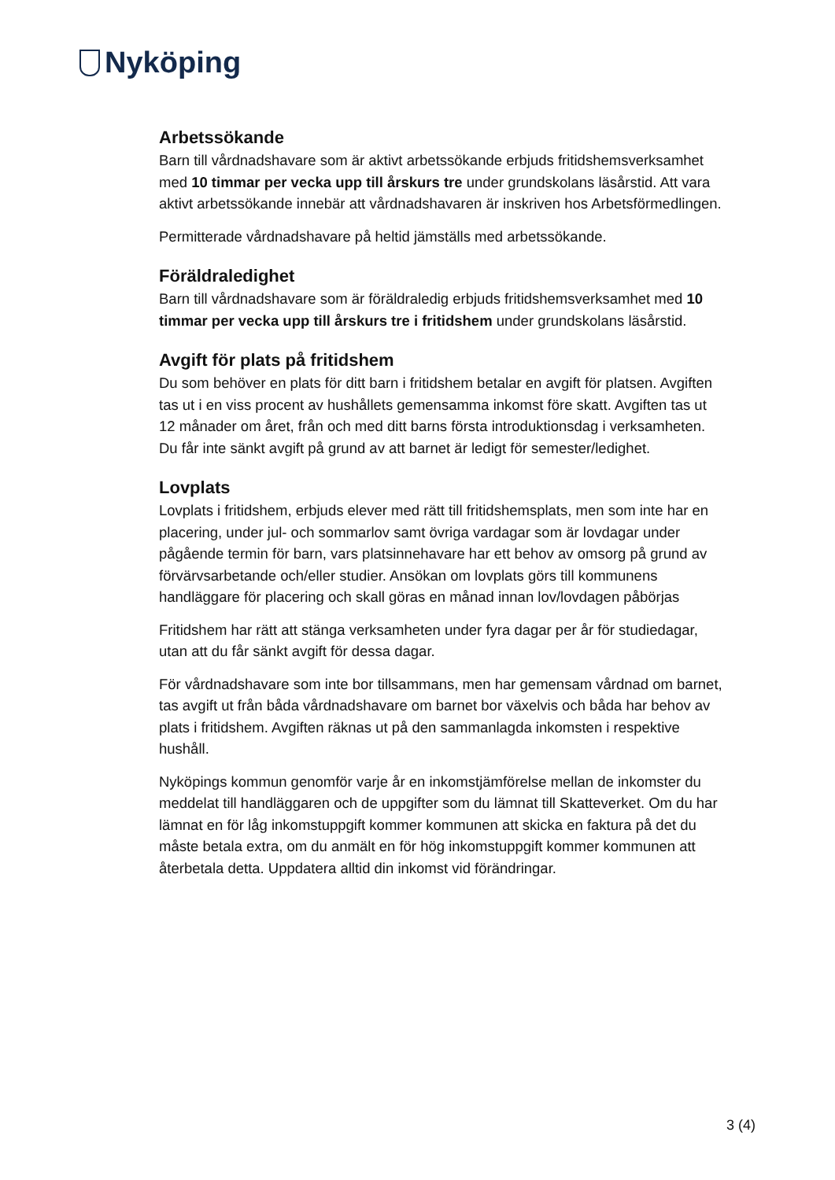Nyköping
Arbetssökande
Barn till vårdnadshavare som är aktivt arbetssökande erbjuds fritidshemsverksamhet med 10 timmar per vecka upp till årskurs tre under grundskolans läsårstid. Att vara aktivt arbetssökande innebär att vårdnadshavaren är inskriven hos Arbetsförmedlingen.
Permitterade vårdnadshavare på heltid jämställs med arbetssökande.
Föräldraledighet
Barn till vårdnadshavare som är föräldraledig erbjuds fritidshemsverksamhet med 10 timmar per vecka upp till årskurs tre i fritidshem under grundskolans läsårstid.
Avgift för plats på fritidshem
Du som behöver en plats för ditt barn i fritidshem betalar en avgift för platsen. Avgiften tas ut i en viss procent av hushållets gemensamma inkomst före skatt. Avgiften tas ut 12 månader om året, från och med ditt barns första introduktionsdag i verksamheten. Du får inte sänkt avgift på grund av att barnet är ledigt för semester/ledighet.
Lovplats
Lovplats i fritidshem, erbjuds elever med rätt till fritidshemsplats, men som inte har en placering, under jul- och sommarlov samt övriga vardagar som är lovdagar under pågående termin för barn, vars platsinnehavare har ett behov av omsorg på grund av förvärvsarbetande och/eller studier. Ansökan om lovplats görs till kommunens handläggare för placering och skall göras en månad innan lov/lovdagen påbörjas
Fritidshem har rätt att stänga verksamheten under fyra dagar per år för studiedagar, utan att du får sänkt avgift för dessa dagar.
För vårdnadshavare som inte bor tillsammans, men har gemensam vårdnad om barnet, tas avgift ut från båda vårdnadshavare om barnet bor växelvis och båda har behov av plats i fritidshem. Avgiften räknas ut på den sammanlagda inkomsten i respektive hushåll.
Nyköpings kommun genomför varje år en inkomstjämförelse mellan de inkomster du meddelat till handläggaren och de uppgifter som du lämnat till Skatteverket. Om du har lämnat en för låg inkomstuppgift kommer kommunen att skicka en faktura på det du måste betala extra, om du anmält en för hög inkomstuppgift kommer kommunen att återbetala detta. Uppdatera alltid din inkomst vid förändringar.
3 (4)